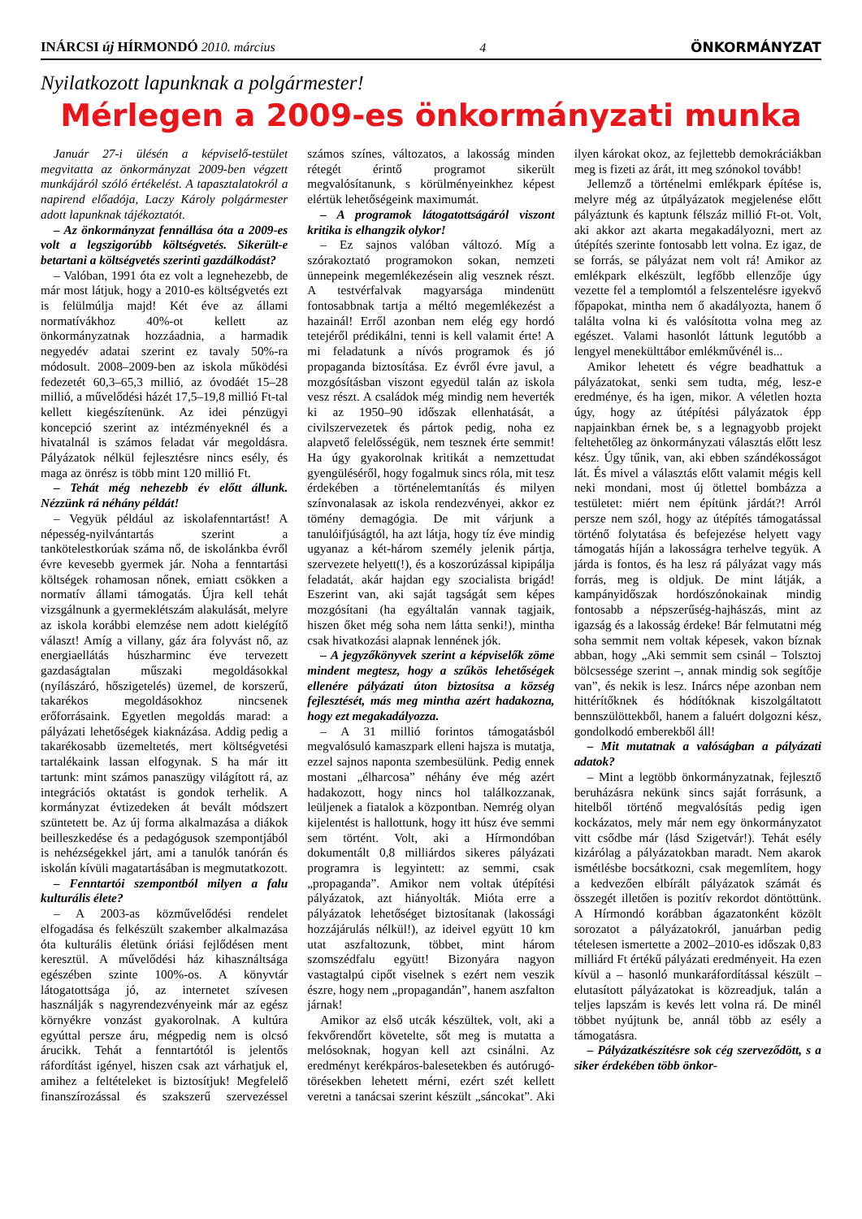INÁRCSI új HÍRMONDÓ 2010. március 4 ÖNKORMÁNYZAT
Nyilatkozott lapunknak a polgármester!
Mérlegen a 2009-es önkormányzati munka
Január 27-i ülésén a képviselő-testület megvitatta az önkormányzat 2009-ben végzett munkájáról szóló értékelést. A tapasztalatokról a napirend előadója, Laczy Károly polgármester adott lapunknak tájékoztatót.
– Az önkormányzat fennállása óta a 2009-es volt a legszigorúbb költségvetés. Sikerült-e betartani a költségvetés szerinti gazdálkodást?
– Valóban, 1991 óta ez volt a legnehezebb, de már most látjuk, hogy a 2010-es költségvetés ezt is felülmúlja majd! Két éve az állami normatívákhoz 40%-ot kellett az önkormányzatnak hozzáadnia, a harmadik negyedév adatai szerint ez tavaly 50%-ra módosult. 2008–2009-ben az iskola működési fedezetét 60,3–65,3 millió, az óvodáét 15–28 millió, a művelődési házét 17,5–19,8 millió Ft-tal kellett kiegészítenünk. Az idei pénzügyi koncepció szerint az intézményeknél és a hivatalnál is számos feladat vár megoldásra. Pályázatok nélkül fejlesztésre nincs esély, és maga az önrész is több mint 120 millió Ft.
– Tehát még nehezebb év előtt állunk. Nézzünk rá néhány példát!
– Vegyük például az iskolafenntartást! A népesség-nyilvántartás szerint a tankötelestkorúak száma nő, de iskolánkba évről évre kevesebb gyermek jár. Noha a fenntartási költségek rohamosan nőnek, emiatt csökken a normatív állami támogatás. Újra kell tehát vizsgálnunk a gyermeklétszám alakulását, melyre az iskola korábbi elemzése nem adott kielégítő választ! Amíg a villany, gáz ára folyvást nő, az energiaellátás húszharminc éve tervezett gazdaságtalan műszaki megoldásokkal (nyílászáró, hőszigetelés) üzemel, de korszerű, takarékos megoldásokhoz nincsenek erőforrásaink. Egyetlen megoldás marad: a pályázati lehetőségek kiaknázása. Addig pedig a takarékosabb üzemeltetés, mert költségvetési tartalékaink lassan elfogynak. S ha már itt tartunk: mint számos panaszügy világított rá, az integrációs oktatást is gondok terhelik. A kormányzat évtizedeken át bevált módszert szüntetett be. Az új forma alkalmazása a diákok beilleszkedése és a pedagógusok szempontjából is nehézségekkel járt, ami a tanulók tanórán és iskolán kívüli magatartásában is megmutatkozott.
– Fenntartói szempontból milyen a falu kulturális élete?
– A 2003-as közművelődési rendelet elfogadása és felkészült szakember alkalmazása óta kulturális életünk óriási fejlődésen ment keresztül. A művelődési ház kihasználtsága egészében szinte 100%-os. A könyvtár látogatottsága jó, az internetet szívesen használják s nagyrendezvényeink már az egész környékre vonzást gyakorolnak. A kultúra egyúttal persze áru, mégpedig nem is olcsó árucikk. Tehát a fenntartótól is jelentős ráfordítást igényel, hiszen csak azt várhatjuk el, amihez a feltételeket is biztosítjuk! Megfelelő finanszírozással és szakszerű szervezéssel számos színes, változatos, a lakosság minden rétegét érintő programot sikerült megvalósítanunk, s körülményeinkhez képest elértük lehetőségeink maximumát.
– A programok látogatottságáról viszont kritika is elhangzik olykor!
– Ez sajnos valóban változó. Míg a szórakoztató programokon sokan, nemzeti ünnepeink megemlékezésein alig vesznek részt. A testvérfalvak magyarsága mindenütt fontosabbnak tartja a méltó megemlékezést a hazainál! Erről azonban nem elég egy hordó tetejéről prédikálni, tenni is kell valamit érte! A mi feladatunk a nívós programok és jó propaganda biztosítása. Ez évről évre javul, a mozgósításban viszont egyedül talán az iskola vesz részt. A családok még mindig nem heverték ki az 1950–90 időszak ellenhatását, a civilszervezetek és pártok pedig, noha ez alapvető felelősségük, nem tesznek érte semmit! Ha úgy gyakorolnak kritikát a nemzettudat gyengüléséről, hogy fogalmuk sincs róla, mit tesz érdekében a történelemtanítás és milyen színvonalasak az iskola rendezvényei, akkor ez tömény demagógia. De mit várjunk a tanulóifjúságtól, ha azt látja, hogy tíz éve mindig ugyanaz a két-három személy jelenik pártja, szervezete helyett(!), és a koszorúzással kipipálja feladatát, akár hajdan egy szocialista brigád! Eszerint van, aki saját tagságát sem képes mozgósítani (ha egyáltalán vannak tagjaik, hiszen őket még soha nem látta senki!), mintha csak hivatkozási alapnak lennének jók.
– A jegyzőkönyvek szerint a képviselők zöme mindent megtesz, hogy a szűkös lehetőségek ellenére pályázati úton biztosítsa a község fejlesztését, más meg mintha azért hadakozna, hogy ezt megakadályozza.
– A 31 millió forintos támogatásból megvalósuló kamaszpark elleni hajsza is mutatja, ezzel sajnos naponta szembesülünk. Pedig ennek mostani „élharcosa” néhány éve még azért hadakozott, hogy nincs hol találkozzanak, leüljenek a fiatalok a központban. Nemrég olyan kijelentést is hallottunk, hogy itt húsz éve semmi sem történt. Volt, aki a Hírmondóban dokumentált 0,8 milliárdos sikeres pályázati programra is legyintett: az semmi, csak „propaganda”. Amikor nem voltak útépítési pályázatok, azt hiányolták. Mióta erre a pályázatok lehetőséget biztosítanak (lakossági hozzájárulás nélkül!), az ideivel együtt 10 km utat aszfaltozunk, többet, mint három szomszédfalu együtt! Bizonyára nagyon vastagtalpú cipőt viselnek s ezért nem veszik észre, hogy nem „propagandán”, hanem aszfalton járnak!
Amikor az első utcák készültek, volt, aki a fekvőrendőrt követelte, sőt meg is mutatta a melósoknak, hogyan kell azt csinálni. Az eredményt kerékpáros-balesetekben és autórugó-törésekben lehetett mérni, ezért szét kellett veretni a tanácsai szerint készült „sáncokat”. Aki ilyen károkat okoz, az fejlettebb demokráciákban meg is fizeti az árát, itt meg szónokol tovább!
Jellemző a történelmi emlékpark építése is, melyre még az útpályázatok megjelenése előtt pályáztunk és kaptunk félszáz millió Ft-ot. Volt, aki akkor azt akarta megakadályozni, mert az útépítés szerinte fontosabb lett volna. Ez igaz, de se forrás, se pályázat nem volt rá! Amikor az emlékpark elkészült, legfőbb ellenzője úgy vezette fel a templomtól a felszentelésre igyekvő főpapokat, mintha nem ő akadályozta, hanem ő találta volna ki és valósította volna meg az egészet. Valami hasonlót láttunk legutóbb a lengyel menekülttábor emlékművénél is...
Amikor lehetett és végre beadhattuk a pályázatokat, senki sem tudta, még, lesz-e eredménye, és ha igen, mikor. A véletlen hozta úgy, hogy az útépítési pályázatok épp napjainkban érnek be, s a legnagyobb projekt feltehetőleg az önkormányzati választás előtt lesz kész. Úgy tűnik, van, aki ebben szándékosságot lát. És mivel a választás előtt valamit mégis kell neki mondani, most új ötlettel bombázza a testületet: miért nem építünk járdát?! Arról persze nem szól, hogy az útépítés támogatással történő folytatása és befejezése helyett vagy támogatás híján a lakosságra terhelve tegyük. A járda is fontos, és ha lesz rá pályázat vagy más forrás, meg is oldjuk. De mint látják, a kampányidőszak hordószónokainak mindig fontosabb a népszerűség-hajhászás, mint az igazság és a lakosság érdeke! Bár felmutatni még soha semmit nem voltak képesek, vakon bíznak abban, hogy „Aki semmit sem csinál – Tolsztoj bölcsessége szerint –, annak mindig sok segítője van”, és nekik is lesz. Inárcs népe azonban nem hittérítőknek és hódítóknak kiszolgáltatott bennszülöttekből, hanem a faluért dolgozni kész, gondolkodó emberekből áll!
– Mit mutatnak a valóságban a pályázati adatok?
– Mint a legtöbb önkormányzatnak, fejlesztő beruházásra nekünk sincs saját forrásunk, a hitelből történő megvalósítás pedig igen kockázatos, mely már nem egy önkormányzatot vitt csődbe már (lásd Szigetvár!). Tehát esély kizárólag a pályázatokban maradt. Nem akarok ismétlésbe bocsátkozni, csak megemlítem, hogy a kedvezően elbírált pályázatok számát és összegét illetően is pozitív rekordot döntöttünk. A Hírmondó korábban ágazatonként közölt sorozatot a pályázatokról, januárban pedig tételesen ismertette a 2002–2010-es időszak 0,83 milliárd Ft értékű pályázati eredményeit. Ha ezen kívül a – hasonló munkaráfordítással készült – elutasított pályázatokat is közreadjuk, talán a teljes lapszám is kevés lett volna rá. De minél többet nyújtunk be, annál több az esély a támogatásra.
– Pályázatkészítésre sok cég szerveződött, s a siker érdekében több önkor-